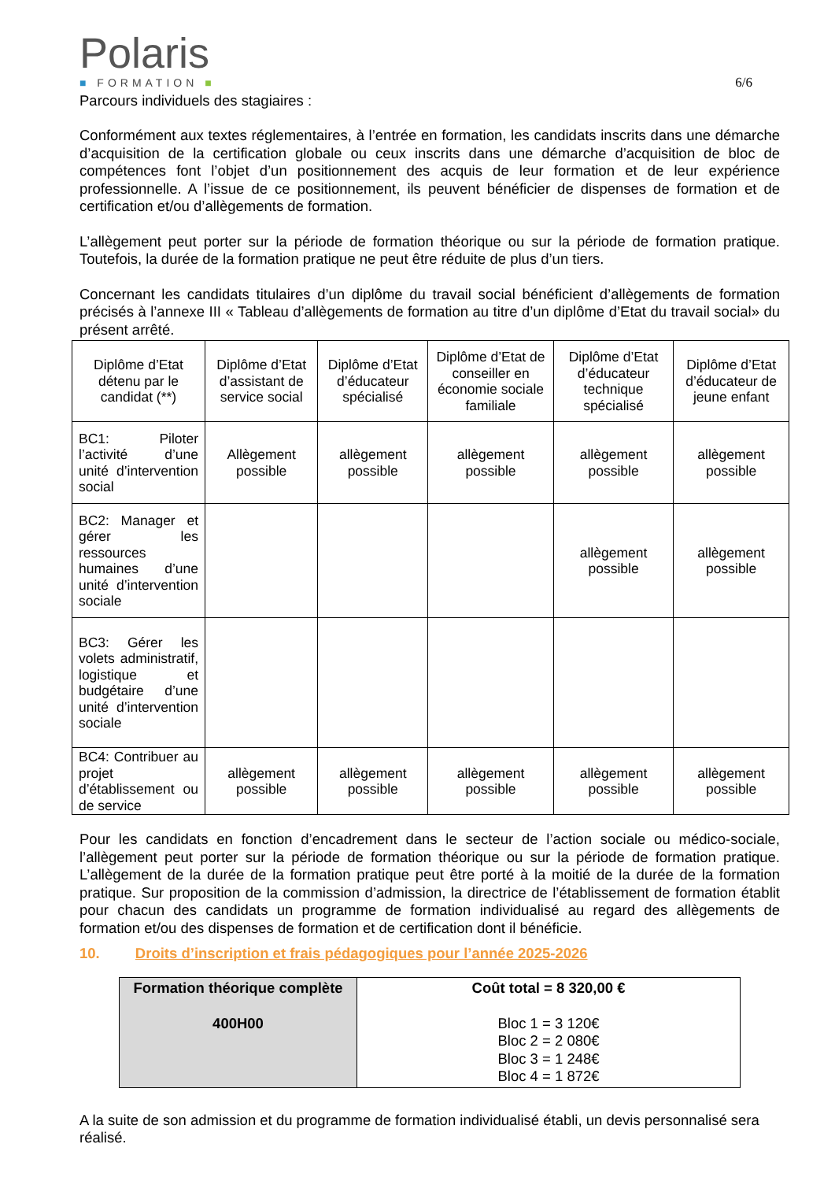Polaris
■ FORMATION ■
6/6
Parcours individuels des stagiaires :
Conformément aux textes réglementaires, à l’entrée en formation, les candidats inscrits dans une démarche d’acquisition de la certification globale ou ceux inscrits dans une démarche d’acquisition de bloc de compétences font l’objet d’un positionnement des acquis de leur formation et de leur expérience professionnelle. A l’issue de ce positionnement, ils peuvent bénéficier de dispenses de formation et de certification et/ou d’allègements de formation.
L’allègement peut porter sur la période de formation théorique ou sur la période de formation pratique. Toutefois, la durée de la formation pratique ne peut être réduite de plus d’un tiers.
Concernant les candidats titulaires d’un diplôme du travail social bénéficient d’allègements de formation précisés à l’annexe III « Tableau d’allègements de formation au titre d’un diplôme d’Etat du travail social» du présent arrêté.
| Diplôme d’Etat détenu par le candidat (**) | Diplôme d’Etat d’assistant de service social | Diplôme d’Etat d’éducateur spécialisé | Diplôme d’Etat de conseiller en économie sociale familiale | Diplôme d’Etat d’éducateur technique spécialisé | Diplôme d’Etat d’éducateur de jeune enfant |
| --- | --- | --- | --- | --- | --- |
| BC1: Piloter l’activité d’une unité d’intervention social | Allègement possible | allègement possible | allègement possible | allègement possible | allègement possible |
| BC2: Manager et gérer les ressources humaines d’une unité d’intervention sociale | | | | allègement possible | allègement possible |
| BC3: Gérer les volets administratif, logistique et budgétaire d’une unité d’intervention sociale | | | | | |
| BC4: Contribuer au projet d’établissement ou de service | allègement possible | allègement possible | allègement possible | allègement possible | allègement possible |
Pour les candidats en fonction d’encadrement dans le secteur de l’action sociale ou médico-sociale, l’allègement peut porter sur la période de formation théorique ou sur la période de formation pratique. L’allègement de la durée de la formation pratique peut être porté à la moitié de la durée de la formation pratique. Sur proposition de la commission d’admission, la directrice de l’établissement de formation établit pour chacun des candidats un programme de formation individualisé au regard des allègements de formation et/ou des dispenses de formation et de certification dont il bénéficie.
10. Droits d’inscription et frais pédagogiques pour l’année 2025-2026
| Formation théorique complète 400H00 | Coût total = 8 320,00 € Bloc 1 = 3 120€ Bloc 2 = 2 080€ Bloc 3 = 1 248€ Bloc 4 = 1 872€ |
A la suite de son admission et du programme de formation individualisé établi, un devis personnalisé sera réalisé.